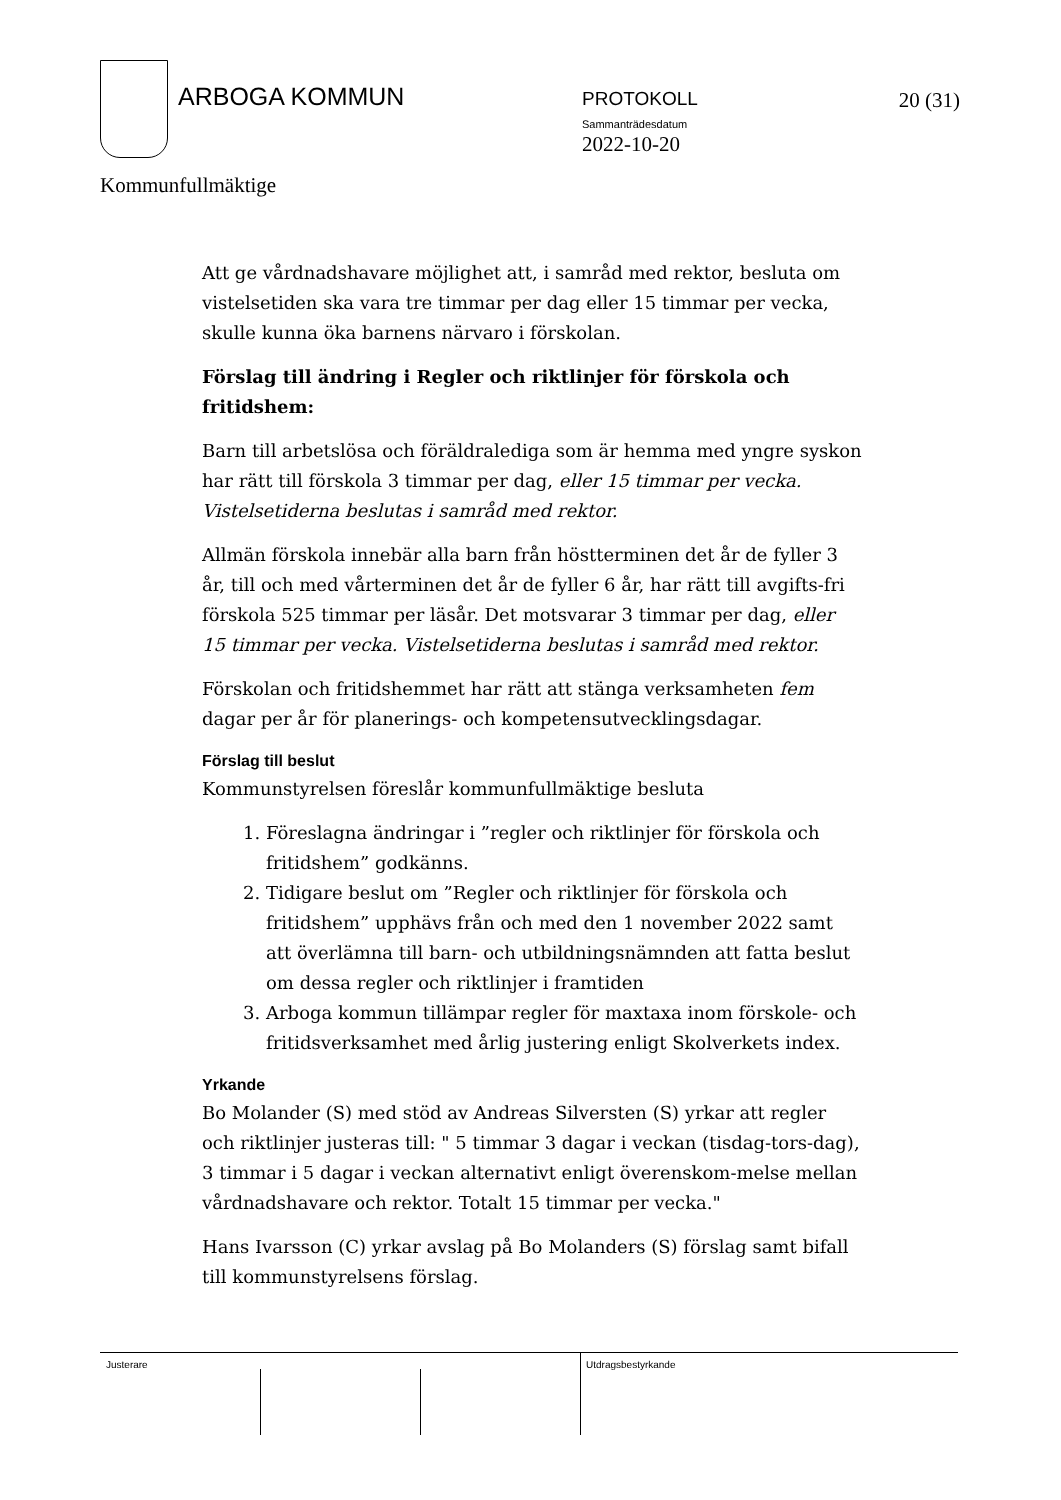ARBOGA KOMMUN PROTOKOLL
Sammanträdesdatum
2022-10-20
20 (31)
Kommunfullmäktige
Att ge vårdnadshavare möjlighet att, i samråd med rektor, besluta om vistelsetiden ska vara tre timmar per dag eller 15 timmar per vecka, skulle kunna öka barnens närvaro i förskolan.
Förslag till ändring i Regler och riktlinjer för förskola och fritidshem:
Barn till arbetslösa och föräldralediga som är hemma med yngre syskon har rätt till förskola 3 timmar per dag, eller 15 timmar per vecka. Vistelsetiderna beslutas i samråd med rektor.
Allmän förskola innebär alla barn från höstterminen det år de fyller 3 år, till och med vårterminen det år de fyller 6 år, har rätt till avgifts-fri förskola 525 timmar per läsår. Det motsvarar 3 timmar per dag, eller 15 timmar per vecka. Vistelsetiderna beslutas i samråd med rektor.
Förskolan och fritidshemmet har rätt att stänga verksamheten fem dagar per år för planerings- och kompetensutvecklingsdagar.
Förslag till beslut
Kommunstyrelsen föreslår kommunfullmäktige besluta
1. Föreslagna ändringar i ”regler och riktlinjer för förskola och fritidshem” godkänns.
2. Tidigare beslut om ”Regler och riktlinjer för förskola och fritidshem” upphävs från och med den 1 november 2022 samt att överlämna till barn- och utbildningsnämnden att fatta beslut om dessa regler och riktlinjer i framtiden
3. Arboga kommun tillämpar regler för maxtaxa inom förskole- och fritidsverksamhet med årlig justering enligt Skolverkets index.
Yrkande
Bo Molander (S) med stöd av Andreas Silversten (S) yrkar att regler och riktlinjer justeras till: " 5 timmar 3 dagar i veckan (tisdag-tors-dag), 3 timmar i 5 dagar i veckan alternativt enligt överenskom-melse mellan vårdnadshavare och rektor. Totalt 15 timmar per vecka."
Hans Ivarsson (C) yrkar avslag på Bo Molanders (S) förslag samt bifall till kommunstyrelsens förslag.
Justerare Utdragsbestyrkande